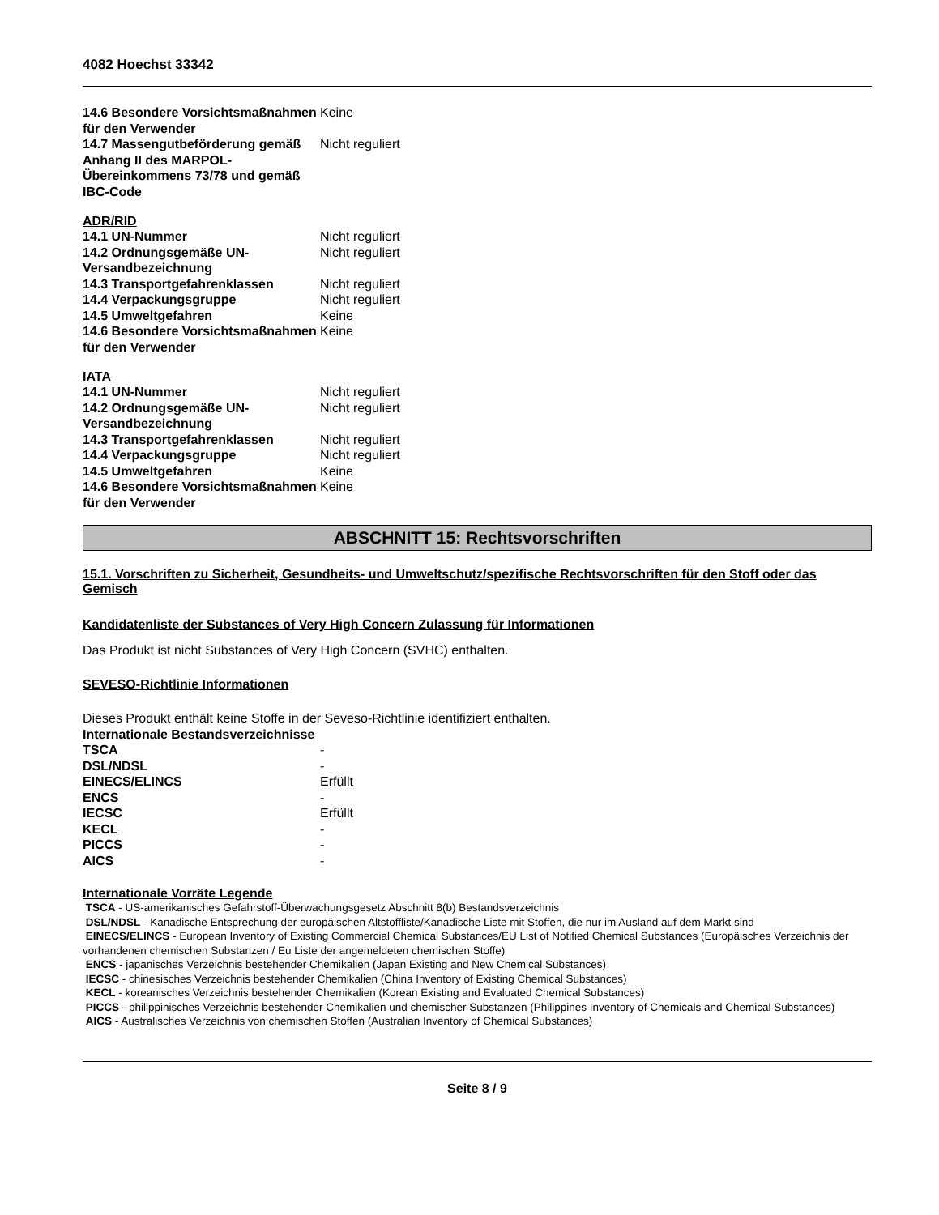4082 Hoechst 33342
| 14.6 Besondere Vorsichtsmaßnahmen für den Verwender | Keine |
| 14.7 Massengutbeförderung gemäß Anhang II des MARPOL-Übereinkommens 73/78 und gemäß IBC-Code | Nicht reguliert |
ADR/RID
| 14.1 UN-Nummer | Nicht reguliert |
| 14.2 Ordnungsgemäße UN-Versandbezeichnung | Nicht reguliert |
| 14.3 Transportgefahrenklassen | Nicht reguliert |
| 14.4 Verpackungsgruppe | Nicht reguliert |
| 14.5 Umweltgefahren | Keine |
| 14.6 Besondere Vorsichtsmaßnahmen für den Verwender | Keine |
IATA
| 14.1 UN-Nummer | Nicht reguliert |
| 14.2 Ordnungsgemäße UN-Versandbezeichnung | Nicht reguliert |
| 14.3 Transportgefahrenklassen | Nicht reguliert |
| 14.4 Verpackungsgruppe | Nicht reguliert |
| 14.5 Umweltgefahren | Keine |
| 14.6 Besondere Vorsichtsmaßnahmen für den Verwender | Keine |
ABSCHNITT 15: Rechtsvorschriften
15.1. Vorschriften zu Sicherheit, Gesundheits- und Umweltschutz/spezifische Rechtsvorschriften für den Stoff oder das Gemisch
Kandidatenliste der Substances of Very High Concern Zulassung für Informationen
Das Produkt ist nicht Substances of Very High Concern (SVHC) enthalten.
SEVESO-Richtlinie Informationen
Dieses Produkt enthält keine Stoffe in der Seveso-Richtlinie identifiziert enthalten.
Internationale Bestandsverzeichnisse
| TSCA | - |
| DSL/NDSL | - |
| EINECS/ELINCS | Erfüllt |
| ENCS | - |
| IECSC | Erfüllt |
| KECL | - |
| PICCS | - |
| AICS | - |
Internationale Vorräte Legende
TSCA - US-amerikanisches Gefahrstoff-Überwachungsgesetz Abschnitt 8(b) Bestandsverzeichnis
DSL/NDSL - Kanadische Entsprechung der europäischen Altstoffliste/Kanadische Liste mit Stoffen, die nur im Ausland auf dem Markt sind
EINECS/ELINCS - European Inventory of Existing Commercial Chemical Substances/EU List of Notified Chemical Substances (Europäisches Verzeichnis der vorhandenen chemischen Substanzen / Eu Liste der angemeldeten chemischen Stoffe)
ENCS - japanisches Verzeichnis bestehender Chemikalien (Japan Existing and New Chemical Substances)
IECSC - chinesisches Verzeichnis bestehender Chemikalien (China Inventory of Existing Chemical Substances)
KECL - koreanisches Verzeichnis bestehender Chemikalien (Korean Existing and Evaluated Chemical Substances)
PICCS - philippinisches Verzeichnis bestehender Chemikalien und chemischer Substanzen (Philippines Inventory of Chemicals and Chemical Substances)
AICS - Australisches Verzeichnis von chemischen Stoffen (Australian Inventory of Chemical Substances)
Seite 8 / 9